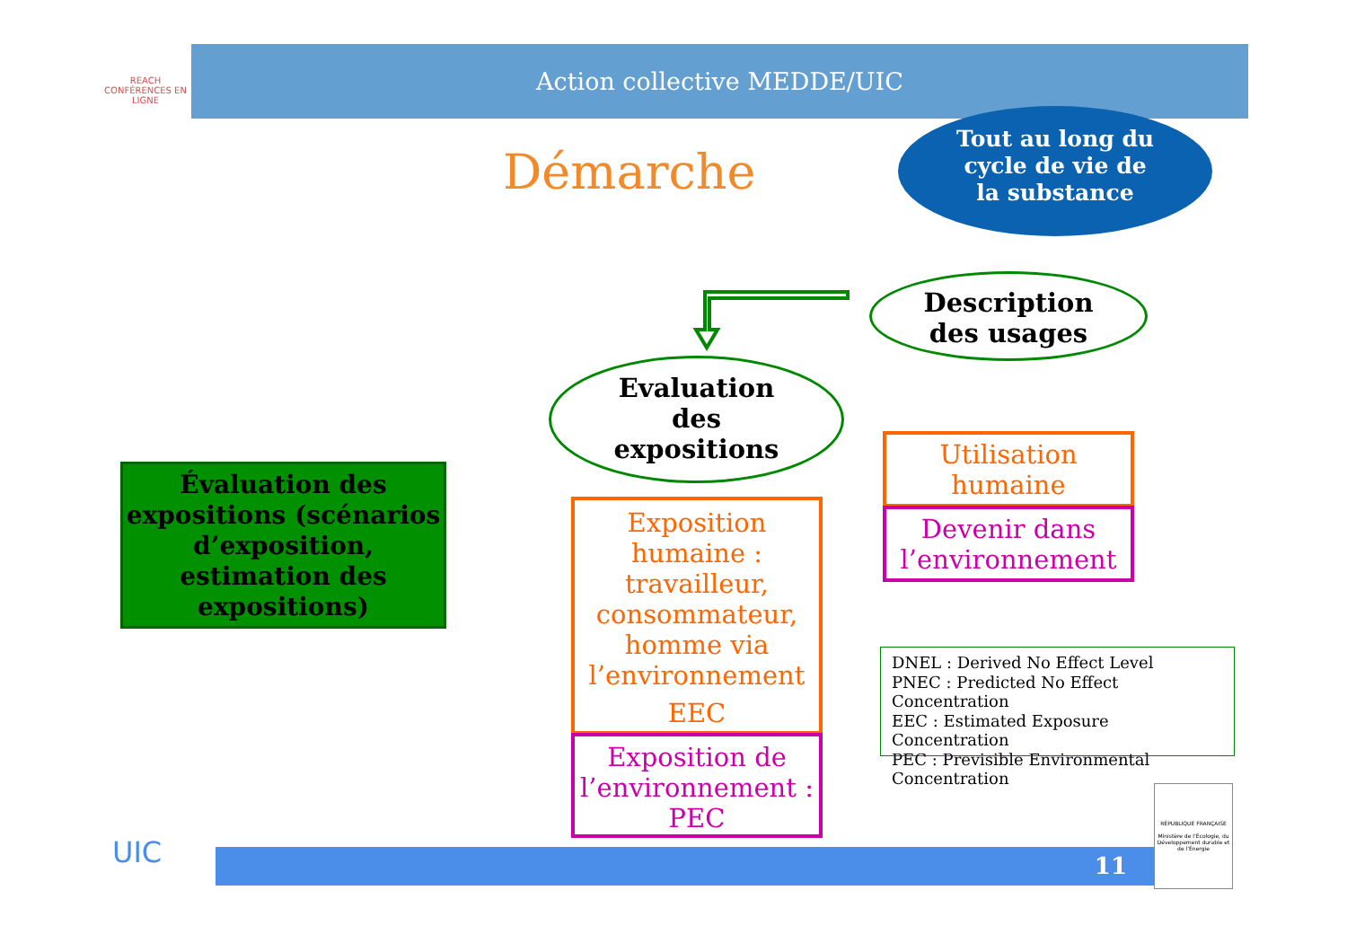REACH
CONFÉRENCES EN LIGNE
Action collective MEDDE/UIC
Démarche
Tout au long du
cycle de vie de
la substance
Description
des usages
Evaluation
des
expositions
Évaluation des expositions (scénarios d’exposition, estimation des expositions)
Exposition humaine : travailleur, consommateur, homme via l’environnement
EEC
Exposition de l’environnement : PEC
Utilisation humaine
Devenir dans l’environnement
DNEL : Derived No Effect Level
PNEC : Predicted No Effect Concentration
EEC : Estimated Exposure Concentration
PEC : Previsible Environmental Concentration
UIC 11
RÉPUBLIQUE FRANÇAISE
Ministère de l’Écologie, du Développement durable et de l’Énergie